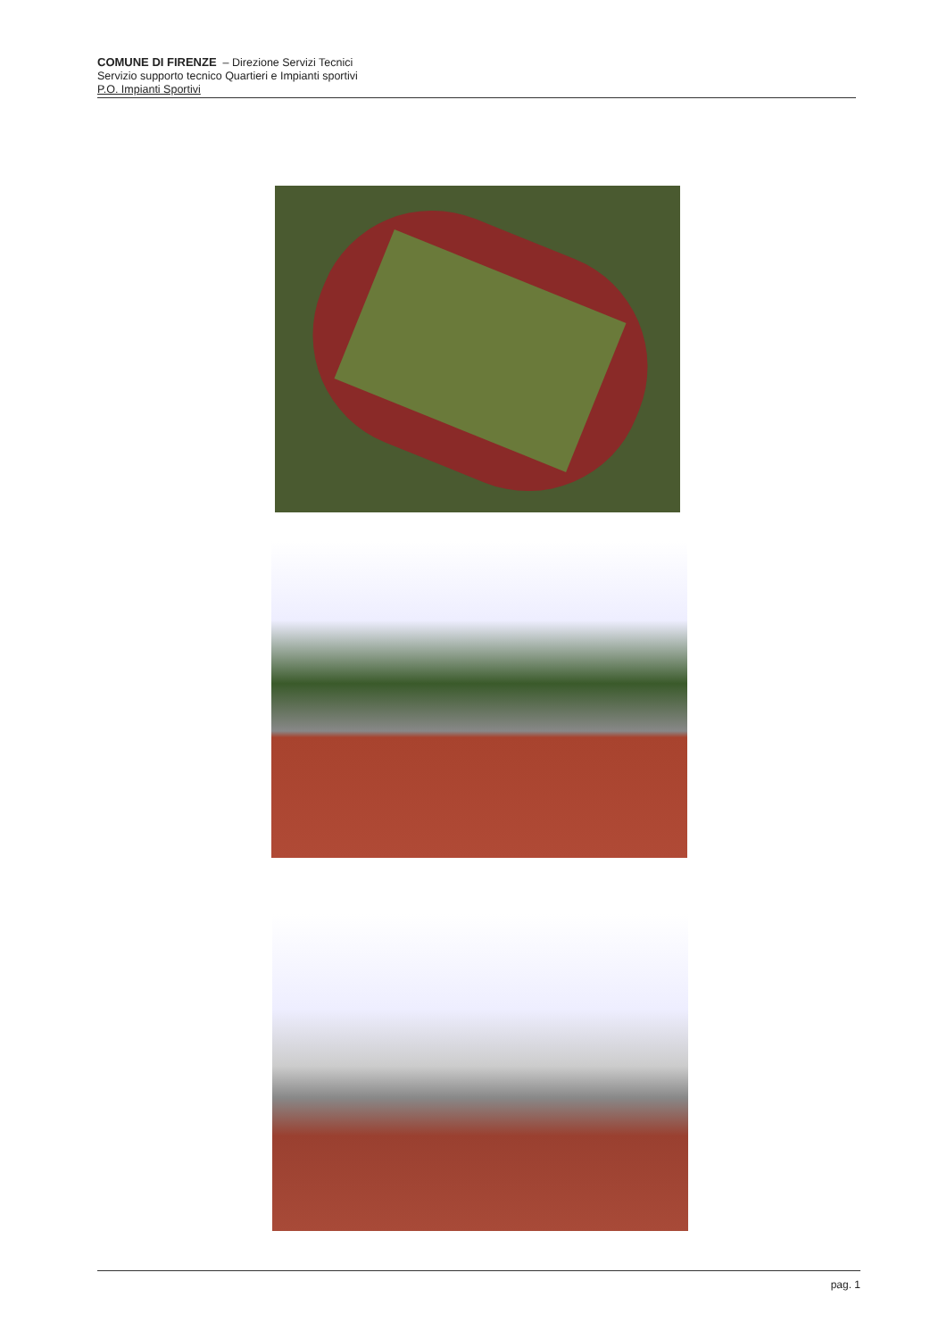COMUNE DI FIRENZE – Direzione Servizi Tecnici
Servizio supporto tecnico Quartieri e Impianti sportivi
P.O. Impianti Sportivi
pag. 1